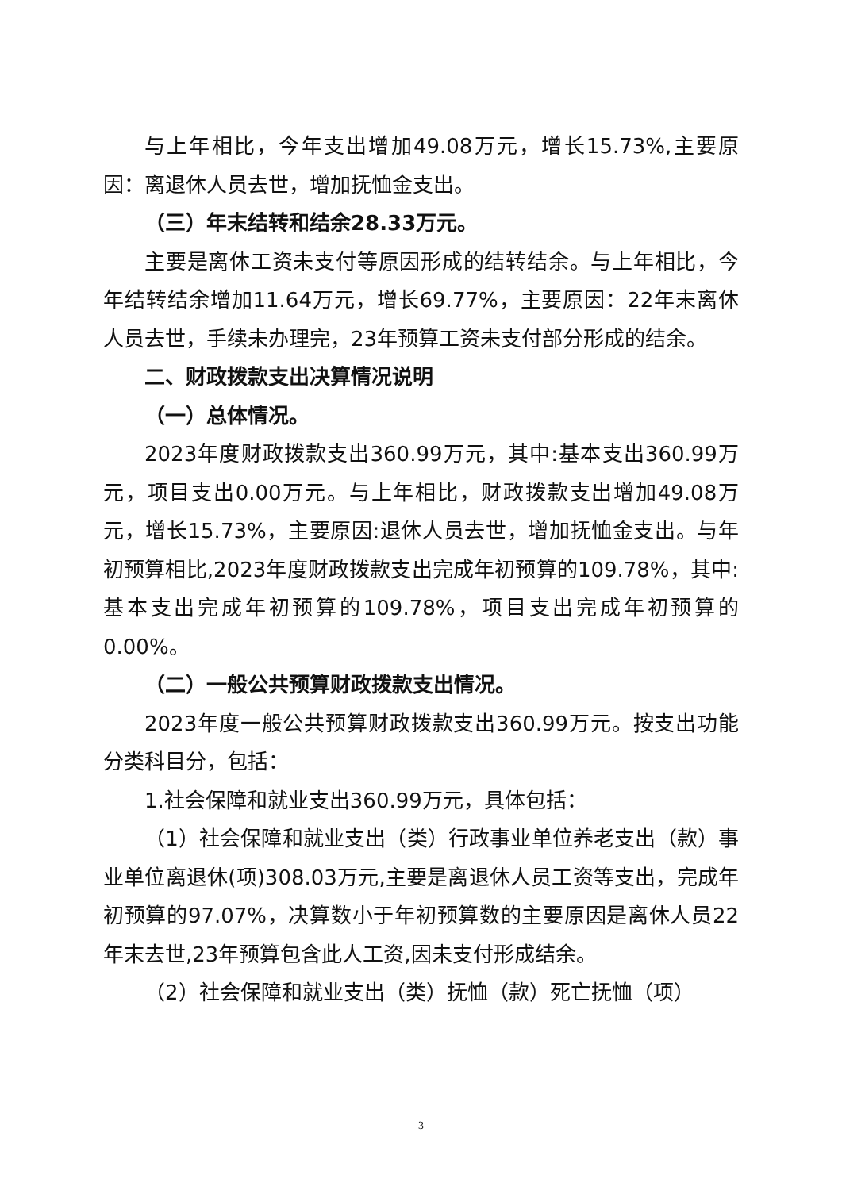与上年相比，今年支出增加49.08万元，增长15.73%,主要原因：离退休人员去世，增加抚恤金支出。
（三）年末结转和结余28.33万元。
主要是离休工资未支付等原因形成的结转结余。与上年相比，今年结转结余增加11.64万元，增长69.77%，主要原因：22年末离休人员去世，手续未办理完，23年预算工资未支付部分形成的结余。
二、财政拨款支出决算情况说明
（一）总体情况。
2023年度财政拨款支出360.99万元，其中:基本支出360.99万元，项目支出0.00万元。与上年相比，财政拨款支出增加49.08万元，增长15.73%，主要原因:退休人员去世，增加抚恤金支出。与年初预算相比,2023年度财政拨款支出完成年初预算的109.78%，其中:基本支出完成年初预算的109.78%，项目支出完成年初预算的0.00%。
（二）一般公共预算财政拨款支出情况。
2023年度一般公共预算财政拨款支出360.99万元。按支出功能分类科目分，包括：
1.社会保障和就业支出360.99万元，具体包括：
（1）社会保障和就业支出（类）行政事业单位养老支出（款）事业单位离退休(项)308.03万元,主要是离退休人员工资等支出，完成年初预算的97.07%，决算数小于年初预算数的主要原因是离休人员22年末去世,23年预算包含此人工资,因未支付形成结余。
（2）社会保障和就业支出（类）抚恤（款）死亡抚恤（项）
3